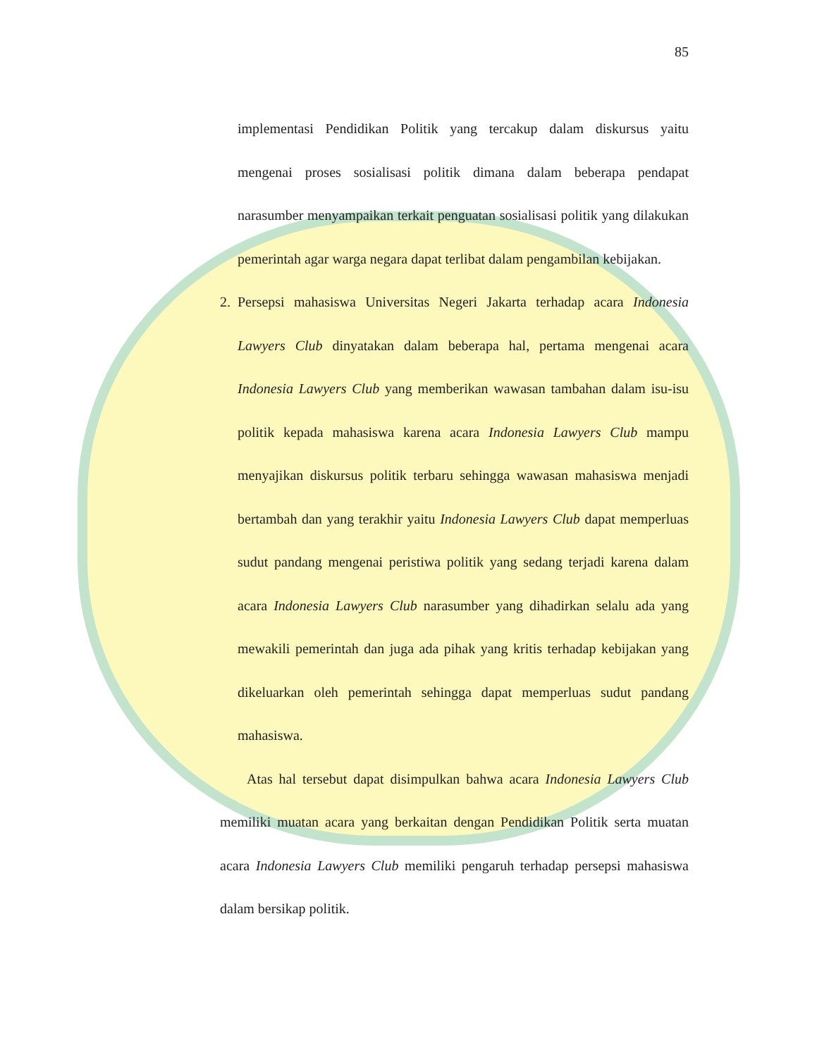85
implementasi Pendidikan Politik yang tercakup dalam diskursus yaitu mengenai proses sosialisasi politik dimana dalam beberapa pendapat narasumber menyampaikan terkait penguatan sosialisasi politik yang dilakukan pemerintah agar warga negara dapat terlibat dalam pengambilan kebijakan.
2. Persepsi mahasiswa Universitas Negeri Jakarta terhadap acara Indonesia Lawyers Club dinyatakan dalam beberapa hal, pertama mengenai acara Indonesia Lawyers Club yang memberikan wawasan tambahan dalam isu-isu politik kepada mahasiswa karena acara Indonesia Lawyers Club mampu menyajikan diskursus politik terbaru sehingga wawasan mahasiswa menjadi bertambah dan yang terakhir yaitu Indonesia Lawyers Club dapat memperluas sudut pandang mengenai peristiwa politik yang sedang terjadi karena dalam acara Indonesia Lawyers Club narasumber yang dihadirkan selalu ada yang mewakili pemerintah dan juga ada pihak yang kritis terhadap kebijakan yang dikeluarkan oleh pemerintah sehingga dapat memperluas sudut pandang mahasiswa.
Atas hal tersebut dapat disimpulkan bahwa acara Indonesia Lawyers Club memiliki muatan acara yang berkaitan dengan Pendidikan Politik serta muatan acara Indonesia Lawyers Club memiliki pengaruh terhadap persepsi mahasiswa dalam bersikap politik.